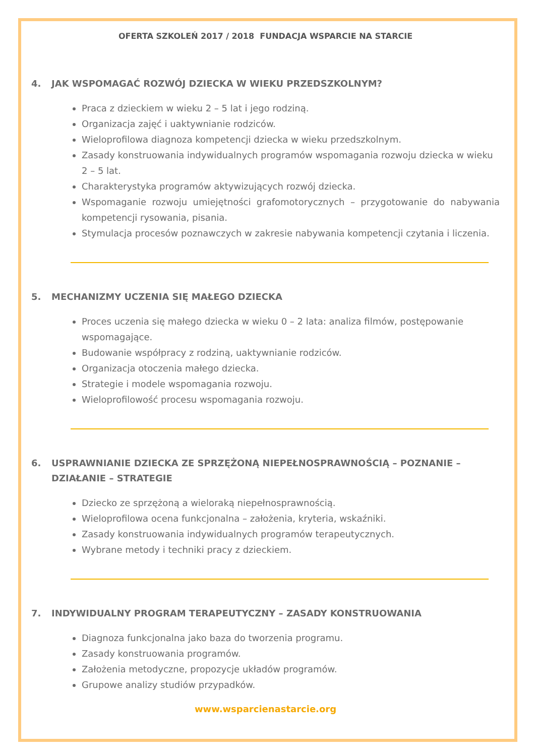OFERTA SZKOLEŃ 2017 / 2018 FUNDACJA WSPARCIE NA STARCIE
4. JAK WSPOMAGAĆ ROZWÓJ DZIECKA W WIEKU PRZEDSZKOLNYM?
Praca z dzieckiem w wieku 2 – 5 lat i jego rodziną.
Organizacja zajęć i uaktywnianie rodziców.
Wieloprofilowa diagnoza kompetencji dziecka w wieku przedszkolnym.
Zasady konstruowania indywidualnych programów wspomagania rozwoju dziecka w wieku 2 – 5 lat.
Charakterystyka programów aktywizujących rozwój dziecka.
Wspomaganie rozwoju umiejętności grafomotorycznych – przygotowanie do nabywania kompetencji rysowania, pisania.
Stymulacja procesów poznawczych w zakresie nabywania kompetencji czytania i liczenia.
5. MECHANIZMY UCZENIA SIĘ MAŁEGO DZIECKA
Proces uczenia się małego dziecka w wieku 0 – 2 lata: analiza filmów, postępowanie wspomagające.
Budowanie współpracy z rodziną, uaktywnianie rodziców.
Organizacja otoczenia małego dziecka.
Strategie i modele wspomagania rozwoju.
Wieloprofilowość procesu wspomagania rozwoju.
6. USPRAWNIANIE DZIECKA ZE SPRZĘŻONĄ NIEPEŁNOSPRAWNOŚCIĄ – POZNANIE – DZIAŁANIE – STRATEGIE
Dziecko ze sprzężoną a wieloraką niepełnosprawnością.
Wieloprofilowa ocena funkcjonalna – założenia, kryteria, wskaźniki.
Zasady konstruowania indywidualnych programów terapeutycznych.
Wybrane metody i techniki pracy z dzieckiem.
7. INDYWIDUALNY PROGRAM TERAPEUTYCZNY – ZASADY KONSTRUOWANIA
Diagnoza funkcjonalna jako baza do tworzenia programu.
Zasady konstruowania programów.
Założenia metodyczne, propozycje układów programów.
Grupowe analizy studiów przypadków.
www.wsparcienastarcie.org